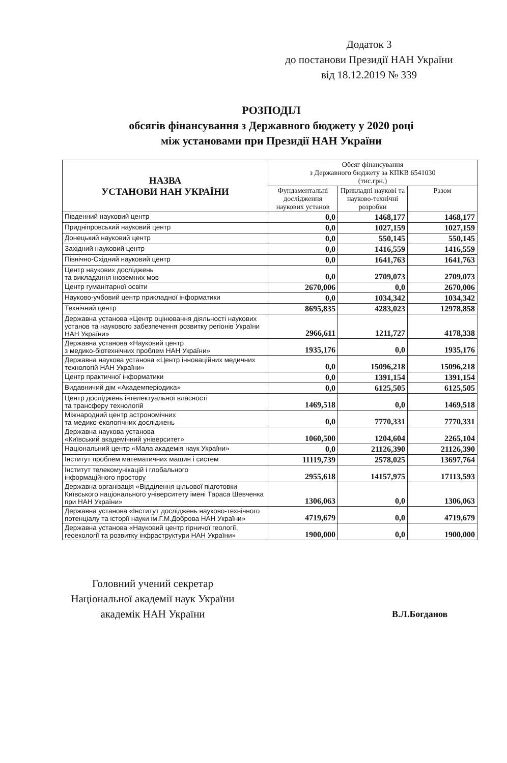Додаток 3
до постанови Президії НАН України
від 18.12.2019 № 339
РОЗПОДІЛ
обсягів фінансування з Державного бюджету у 2020 році
між установами при Президії НАН України
| НАЗВА УСТАНОВИ НАН УКРАЇНИ | Обсяг фінансування з Державного бюджету за КПКВ 6541030 (тис.грн.) | | |
| --- | --- | --- | --- |
| | Фундаментальні дослідження наукових установ | Прикладні наукові та науково-технічні розробки | Разом |
| Південний науковий центр | 0,0 | 1468,177 | 1468,177 |
| Придніпровський науковий центр | 0,0 | 1027,159 | 1027,159 |
| Донецький науковий центр | 0,0 | 550,145 | 550,145 |
| Західний науковий центр | 0,0 | 1416,559 | 1416,559 |
| Північно-Східний науковий центр | 0,0 | 1641,763 | 1641,763 |
| Центр наукових досліджень та викладання іноземних мов | 0,0 | 2709,073 | 2709,073 |
| Центр гуманітарної освіти | 2670,006 | 0,0 | 2670,006 |
| Науково-учбовий центр прикладної інформатики | 0,0 | 1034,342 | 1034,342 |
| Технічний центр | 8695,835 | 4283,023 | 12978,858 |
| Державна установа «Центр оцінювання діяльності наукових установ та наукового забезпечення розвитку регіонів України НАН України» | 2966,611 | 1211,727 | 4178,338 |
| Державна установа «Науковий центр з медико-біотехнічних проблем НАН України» | 1935,176 | 0,0 | 1935,176 |
| Державна наукова установа «Центр інноваційних медичних технологій НАН України» | 0,0 | 15096,218 | 15096,218 |
| Центр практичної інформатики | 0,0 | 1391,154 | 1391,154 |
| Видавничий дім «Академперіодика» | 0,0 | 6125,505 | 6125,505 |
| Центр досліджень інтелектуальної власності та трансферу технологій | 1469,518 | 0,0 | 1469,518 |
| Міжнародний центр астрономічних та медико-екологічних досліджень | 0,0 | 7770,331 | 7770,331 |
| Державна наукова установа «Київський академічний університет» | 1060,500 | 1204,604 | 2265,104 |
| Національний центр «Мала академія наук України» | 0,0 | 21126,390 | 21126,390 |
| Інститут проблем математичних машин і систем | 11119,739 | 2578,025 | 13697,764 |
| Інститут телекомунікацій і глобального інформаційного простору | 2955,618 | 14157,975 | 17113,593 |
| Державна організація «Відділення цільової підготовки Київського національного університету імені Тараса Шевченка при НАН України» | 1306,063 | 0,0 | 1306,063 |
| Державна установа «Інститут досліджень науково-технічного потенціалу та історії науки ім.Г.М.Доброва НАН України» | 4719,679 | 0,0 | 4719,679 |
| Державна установа «Науковий центр гірничої геології, геоекології та розвитку інфраструктури НАН України» | 1900,000 | 0,0 | 1900,000 |
Головний учений секретар
Національної академії наук України
академік НАН України
В.Л.Богданов